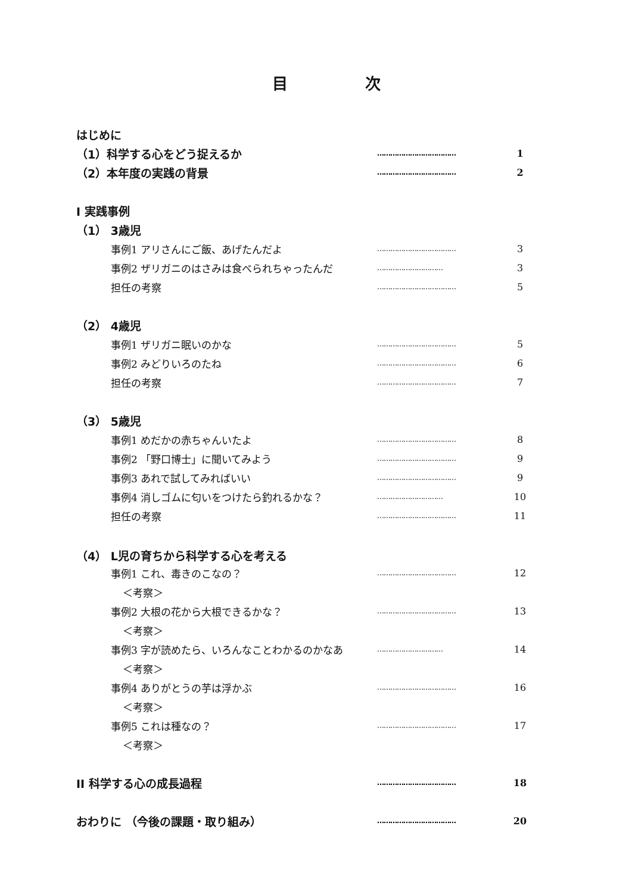目 次
はじめに
（1）科学する心をどう捉えるか ……………………………… 1
（2）本年度の実践の背景 ……………………………… 2
I 実践事例
（1） 3歳児
事例1 アリさんにご飯、あげたんだよ ……………………………… 3
事例2 ザリガニのはさみは食べられちゃったんだ ………………………… 3
担任の考察 ……………………………… 5
（2） 4歳児
事例1 ザリガニ眠いのかな ……………………………… 5
事例2 みどりいろのたね ……………………………… 6
担任の考察 ……………………………… 7
（3） 5歳児
事例1 めだかの赤ちゃんいたよ ……………………………… 8
事例2 「野口博士」に聞いてみよう ……………………………… 9
事例3 あれで試してみればいい ……………………………… 9
事例4 消しゴムに匂いをつけたら釣れるかな？ ………………………… 10
担任の考察 ……………………………… 11
（4） L児の育ちから科学する心を考える
事例1 これ、毒きのこなの？ ……………………………… 12
＜考察＞
事例2 大根の花から大根できるかな？ ……………………………… 13
＜考察＞
事例3 字が読めたら、いろんなことわかるのかなあ ………………………… 14
＜考察＞
事例4 ありがとうの芋は浮かぶ ……………………………… 16
＜考察＞
事例5 これは種なの？ ……………………………… 17
＜考察＞
II 科学する心の成長過程 ……………………………… 18
おわりに （今後の課題・取り組み） ……………………………… 20